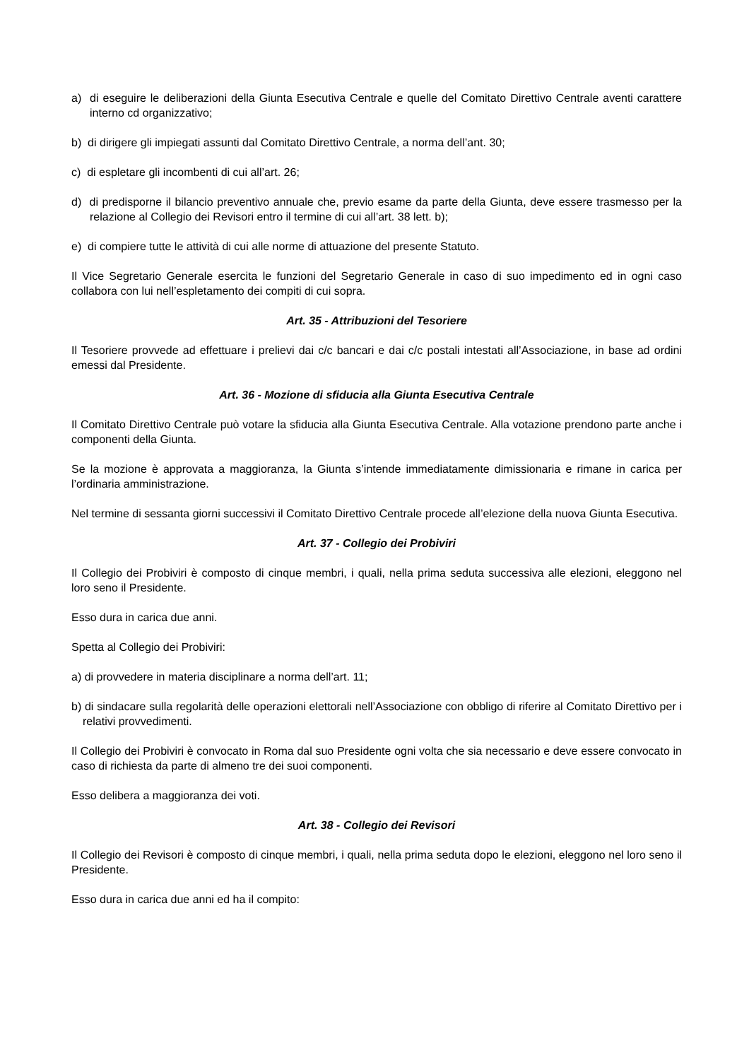a) di eseguire le deliberazioni della Giunta Esecutiva Centrale e quelle del Comitato Direttivo Centrale aventi carattere interno cd organizzativo;
b) di dirigere gli impiegati assunti dal Comitato Direttivo Centrale, a norma dell’ant. 30;
c) di espletare gli incombenti di cui all’art. 26;
d) di predisporne il bilancio preventivo annuale che, previo esame da parte della Giunta, deve essere trasmesso per la relazione al Collegio dei Revisori entro il termine di cui all’art. 38 lett. b);
e) di compiere tutte le attività di cui alle norme di attuazione del presente Statuto.
Il Vice Segretario Generale esercita le funzioni del Segretario Generale in caso di suo impedimento ed in ogni caso collabora con lui nell’espletamento dei compiti di cui sopra.
Art. 35 - Attribuzioni del Tesoriere
Il Tesoriere provvede ad effettuare i prelievi dai c/c bancari e dai c/c postali intestati all’Associazione, in base ad ordini emessi dal Presidente.
Art. 36 - Mozione di sfiducia alla Giunta Esecutiva Centrale
Il Comitato Direttivo Centrale può votare la sfiducia alla Giunta Esecutiva Centrale. Alla votazione prendono parte anche i componenti della Giunta.
Se la mozione è approvata a maggioranza, la Giunta s’intende immediatamente dimissionaria e rimane in carica per l’ordinaria amministrazione.
Nel termine di sessanta giorni successivi il Comitato Direttivo Centrale procede all’elezione della nuova Giunta Esecutiva.
Art. 37 - Collegio dei Probiviri
Il Collegio dei Probiviri è composto di cinque membri, i quali, nella prima seduta successiva alle elezioni, eleggono nel loro seno il Presidente.
Esso dura in carica due anni.
Spetta al Collegio dei Probiviri:
a) di provvedere in materia disciplinare a norma dell’art. 11;
b) di sindacare sulla regolarità delle operazioni elettorali nell’Associazione con obbligo di riferire al Comitato Direttivo per i relativi provvedimenti.
Il Collegio dei Probiviri è convocato in Roma dal suo Presidente ogni volta che sia necessario e deve essere convocato in caso di richiesta da parte di almeno tre dei suoi componenti.
Esso delibera a maggioranza dei voti.
Art. 38 - Collegio dei Revisori
Il Collegio dei Revisori è composto di cinque membri, i quali, nella prima seduta dopo le elezioni, eleggono nel loro seno il Presidente.
Esso dura in carica due anni ed ha il compito: